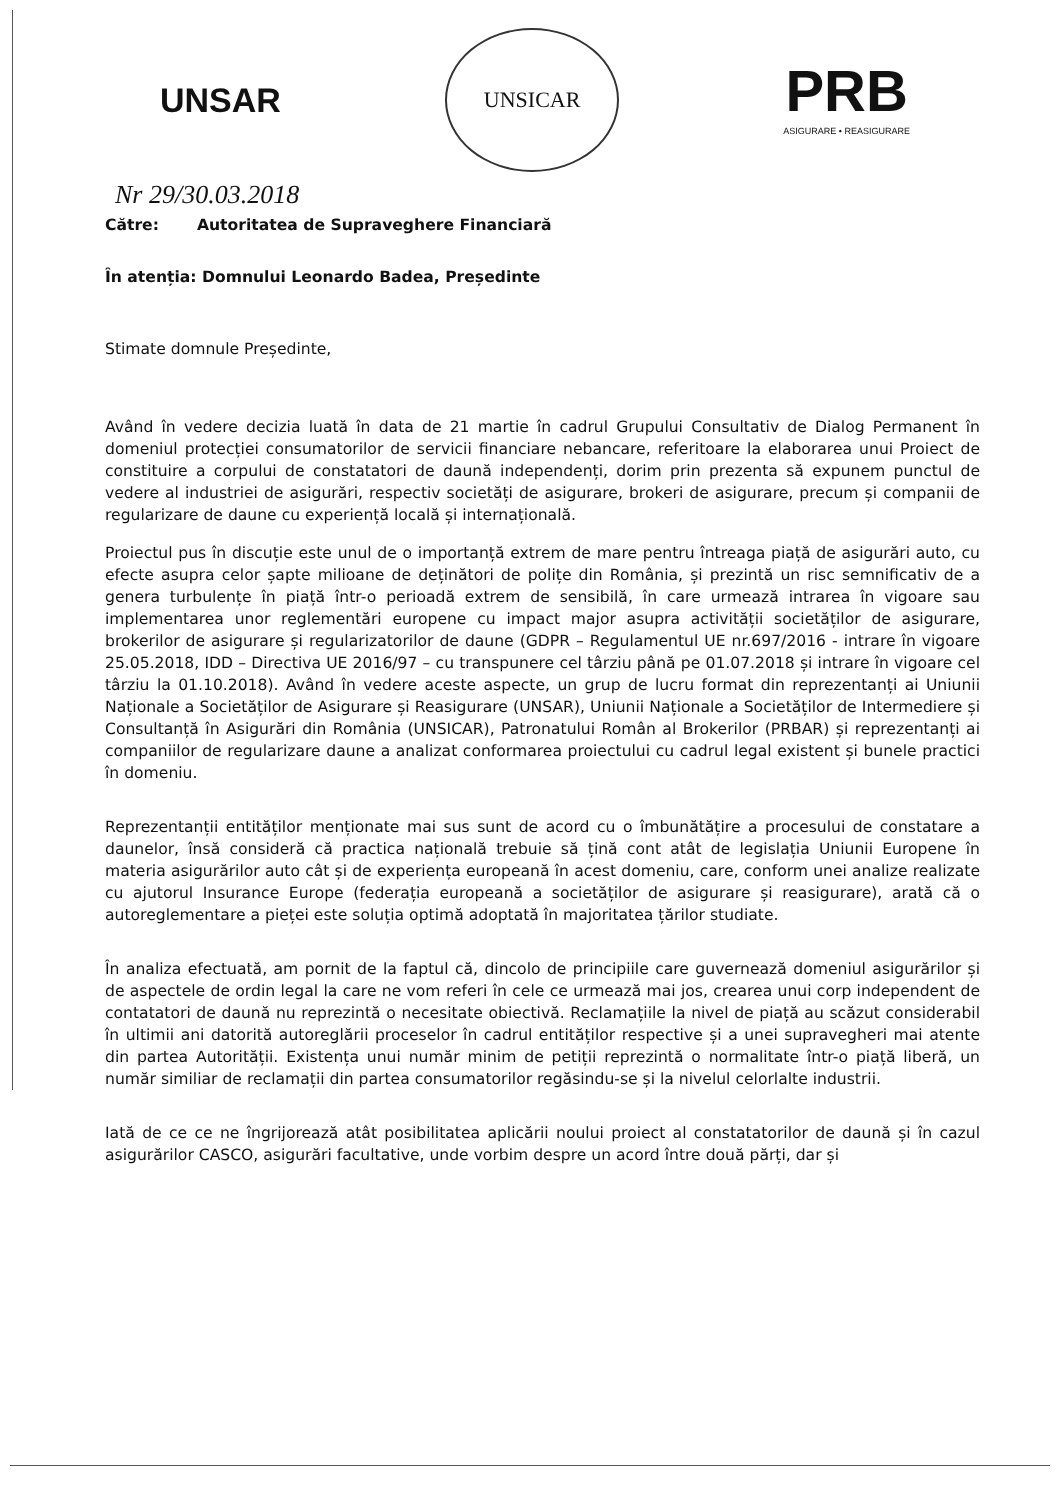UNSAR
UNSICAR
PRB
ASIGURARE • REASIGURARE
Nr 29/30.03.2018
Către: Autoritatea de Supraveghere Financiară
În atenția: Domnului Leonardo Badea, Președinte
Stimate domnule Președinte,
Având în vedere decizia luată în data de 21 martie în cadrul Grupului Consultativ de Dialog Permanent în domeniul protecției consumatorilor de servicii financiare nebancare, referitoare la elaborarea unui Proiect de constituire a corpului de constatatori de daună independenți, dorim prin prezenta să expunem punctul de vedere al industriei de asigurări, respectiv societăți de asigurare, brokeri de asigurare, precum și companii de regularizare de daune cu experiență locală și internațională.
Proiectul pus în discuție este unul de o importanță extrem de mare pentru întreaga piață de asigurări auto, cu efecte asupra celor șapte milioane de deținători de polițe din România, și prezintă un risc semnificativ de a genera turbulențe în piață într-o perioadă extrem de sensibilă, în care urmează intrarea în vigoare sau implementarea unor reglementări europene cu impact major asupra activității societăților de asigurare, brokerilor de asigurare și regularizatorilor de daune (GDPR – Regulamentul UE nr.697/2016 - intrare în vigoare 25.05.2018, IDD – Directiva UE 2016/97 – cu transpunere cel târziu până pe 01.07.2018 și intrare în vigoare cel târziu la 01.10.2018). Având în vedere aceste aspecte, un grup de lucru format din reprezentanți ai Uniunii Naționale a Societăților de Asigurare și Reasigurare (UNSAR), Uniunii Naționale a Societăților de Intermediere și Consultanță în Asigurări din România (UNSICAR), Patronatului Român al Brokerilor (PRBAR) și reprezentanți ai companiilor de regularizare daune a analizat conformarea proiectului cu cadrul legal existent și bunele practici în domeniu.
Reprezentanții entităților menționate mai sus sunt de acord cu o îmbunătățire a procesului de constatare a daunelor, însă consideră că practica națională trebuie să țină cont atât de legislația Uniunii Europene în materia asigurărilor auto cât și de experiența europeană în acest domeniu, care, conform unei analize realizate cu ajutorul Insurance Europe (federația europeană a societăților de asigurare și reasigurare), arată că o autoreglementare a pieței este soluția optimă adoptată în majoritatea țărilor studiate.
În analiza efectuată, am pornit de la faptul că, dincolo de principiile care guvernează domeniul asigurărilor și de aspectele de ordin legal la care ne vom referi în cele ce urmează mai jos, crearea unui corp independent de contatatori de daună nu reprezintă o necesitate obiectivă. Reclamațiile la nivel de piață au scăzut considerabil în ultimii ani datorită autoreglării proceselor în cadrul entităților respective și a unei supravegheri mai atente din partea Autorității. Existența unui număr minim de petiții reprezintă o normalitate într-o piață liberă, un număr similiar de reclamații din partea consumatorilor regăsindu-se și la nivelul celorlalte industrii.
Iată de ce ce ne îngrijorează atât posibilitatea aplicării noului proiect al constatatorilor de daună și în cazul asigurărilor CASCO, asigurări facultative, unde vorbim despre un acord între două părți, dar și